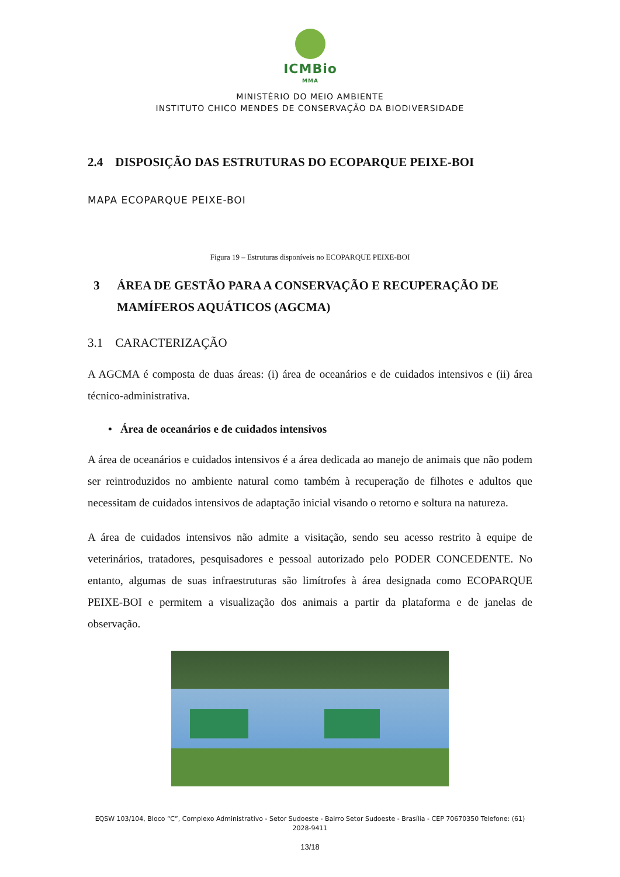ICMBio
MMA
MINISTÉRIO DO MEIO AMBIENTE
INSTITUTO CHICO MENDES DE CONSERVAÇÃO DA BIODIVERSIDADE
2.4 DISPOSIÇÃO DAS ESTRUTURAS DO ECOPARQUE PEIXE-BOI
MAPA ECOPARQUE PEIXE-BOI
Figura 19 – Estruturas disponíveis no ECOPARQUE PEIXE-BOI
3 ÁREA DE GESTÃO PARA A CONSERVAÇÃO E RECUPERAÇÃO DE MAMÍFEROS AQUÁTICOS (AGCMA)
3.1 CARACTERIZAÇÃO
A AGCMA é composta de duas áreas: (i) área de oceanários e de cuidados intensivos e (ii) área técnico-administrativa.
• Área de oceanários e de cuidados intensivos
A área de oceanários e cuidados intensivos é a área dedicada ao manejo de animais que não podem ser reintroduzidos no ambiente natural como também à recuperação de filhotes e adultos que necessitam de cuidados intensivos de adaptação inicial visando o retorno e soltura na natureza.
A área de cuidados intensivos não admite a visitação, sendo seu acesso restrito à equipe de veterinários, tratadores, pesquisadores e pessoal autorizado pelo PODER CONCEDENTE. No entanto, algumas de suas infraestruturas são limítrofes à área designada como ECOPARQUE PEIXE-BOI e permitem a visualização dos animais a partir da plataforma e de janelas de observação.
EQSW 103/104, Bloco “C”, Complexo Administrativo - Setor Sudoeste - Bairro Setor Sudoeste - Brasília - CEP 70670350 Telefone: (61) 2028-9411
13/18